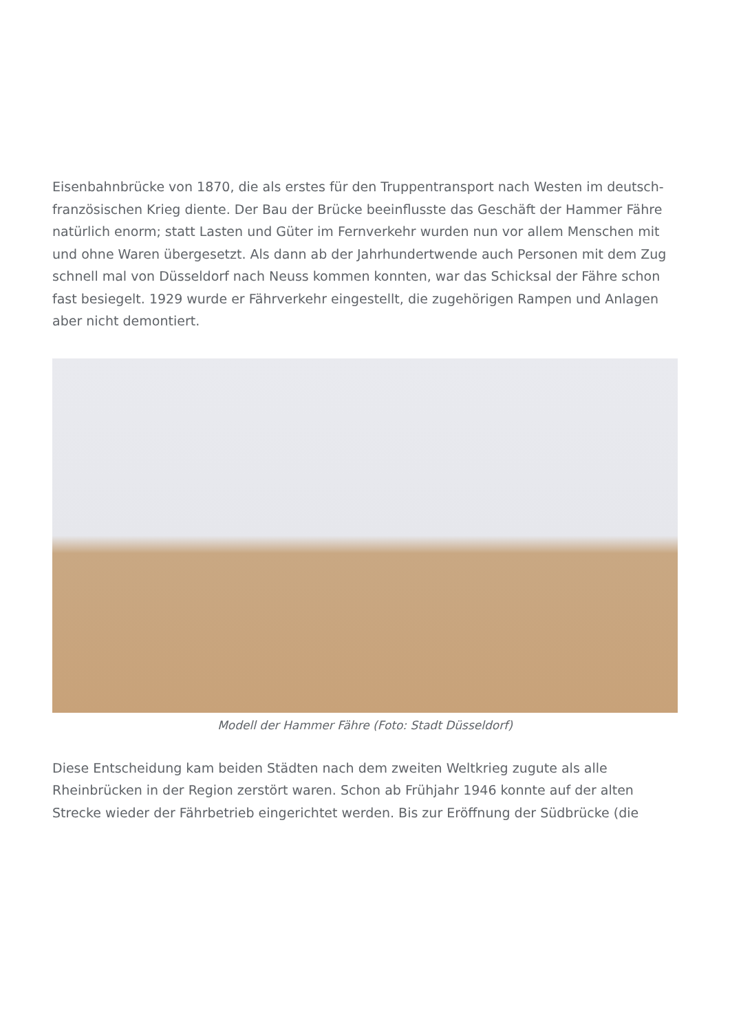Eisenbahnbrücke von 1870, die als erstes für den Truppentransport nach Westen im deutsch-französischen Krieg diente. Der Bau der Brücke beeinflusste das Geschäft der Hammer Fähre natürlich enorm; statt Lasten und Güter im Fernverkehr wurden nun vor allem Menschen mit und ohne Waren übergesetzt. Als dann ab der Jahrhundertwende auch Personen mit dem Zug schnell mal von Düsseldorf nach Neuss kommen konnten, war das Schicksal der Fähre schon fast besiegelt. 1929 wurde er Fährverkehr eingestellt, die zugehörigen Rampen und Anlagen aber nicht demontiert.
Modell der Hammer Fähre (Foto: Stadt Düsseldorf)
Diese Entscheidung kam beiden Städten nach dem zweiten Weltkrieg zugute als alle Rheinbrücken in der Region zerstört waren. Schon ab Frühjahr 1946 konnte auf der alten Strecke wieder der Fährbetrieb eingerichtet werden. Bis zur Eröffnung der Südbrücke (die